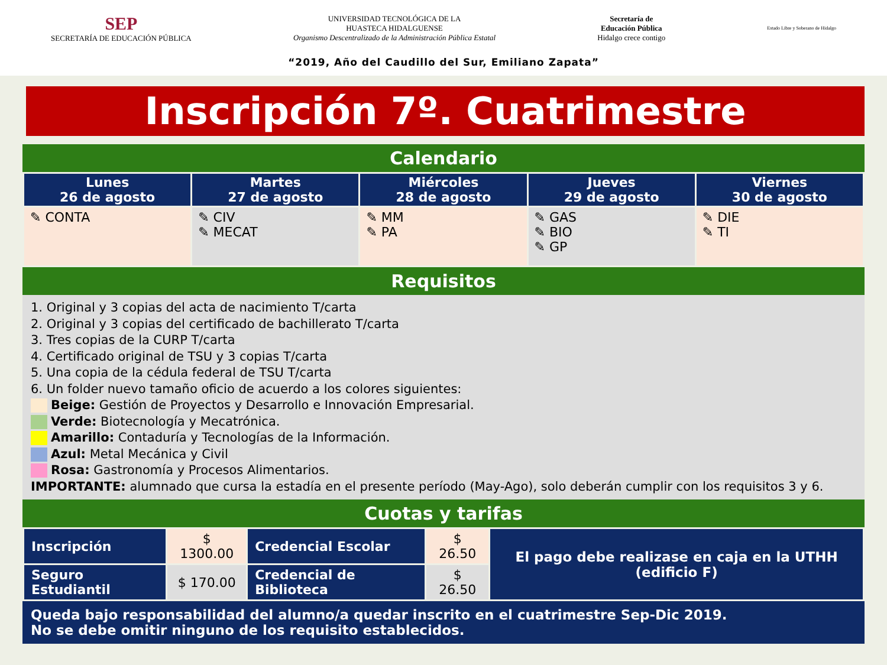SEP
SECRETARÍA DE EDUCACIÓN PÚBLICA
UNIVERSIDAD TECNOLÓGICA DE LA
HUASTECA HIDALGUENSE
Organismo Descentralizado de la Administración Pública Estatal
Secretaría de
Educación Pública
Hidalgo crece contigo
Estado Libre y Soberano de Hidalgo
“2019, Año del Caudillo del Sur, Emiliano Zapata”
Inscripción 7º. Cuatrimestre
Calendario
| Lunes 26 de agosto | Martes 27 de agosto | Miércoles 28 de agosto | Jueves 29 de agosto | Viernes 30 de agosto |
| --- | --- | --- | --- | --- |
| ✎ CONTA | ✎ CIV ✎ MECAT | ✎ MM ✎ PA | ✎ GAS ✎ BIO ✎ GP | ✎ DIE ✎ TI |
Requisitos
1. Original y 3 copias del acta de nacimiento T/carta
2. Original y 3 copias del certificado de bachillerato T/carta
3. Tres copias de la CURP T/carta
4. Certificado original de TSU y 3 copias T/carta
5. Una copia de la cédula federal de TSU T/carta
6. Un folder nuevo tamaño oficio de acuerdo a los colores siguientes:
Beige: Gestión de Proyectos y Desarrollo e Innovación Empresarial.
Verde: Biotecnología y Mecatrónica.
Amarillo: Contaduría y Tecnologías de la Información.
Azul: Metal Mecánica y Civil
Rosa: Gastronomía y Procesos Alimentarios.
IMPORTANTE: alumnado que cursa la estadía en el presente período (May-Ago), solo deberán cumplir con los requisitos 3 y 6.
Cuotas y tarifas
| Inscripción | $ 1300.00 | Credencial Escolar | $ 26.50 | El pago debe realizase en caja en la UTHH (edificio F) |
| Seguro Estudiantil | $ 170.00 | Credencial de Biblioteca | $ 26.50 | |
Queda bajo responsabilidad del alumno/a quedar inscrito en el cuatrimestre Sep-Dic 2019.
No se debe omitir ninguno de los requisito establecidos.